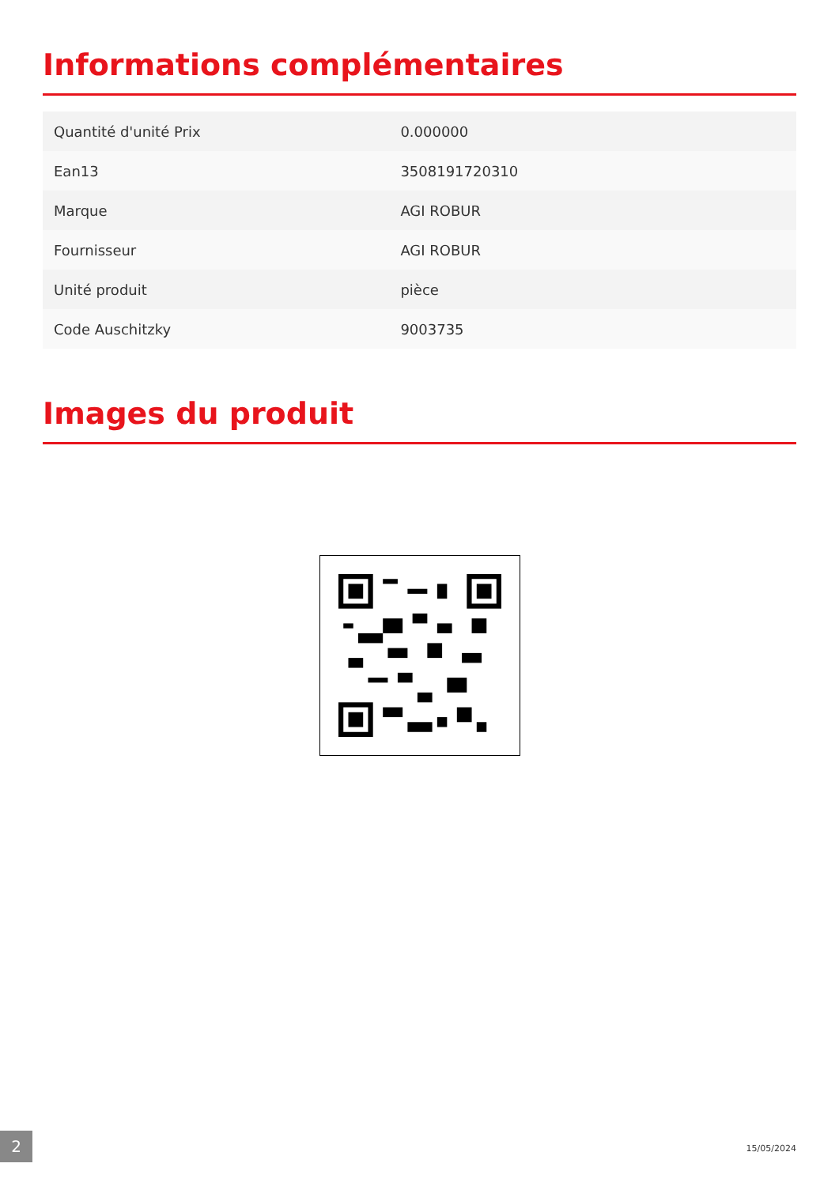Informations complémentaires
| Quantité d'unité Prix | 0.000000 |
| Ean13 | 3508191720310 |
| Marque | AGI ROBUR |
| Fournisseur | AGI ROBUR |
| Unité produit | pièce |
| Code Auschitzky | 9003735 |
Images du produit
2 15/05/2024